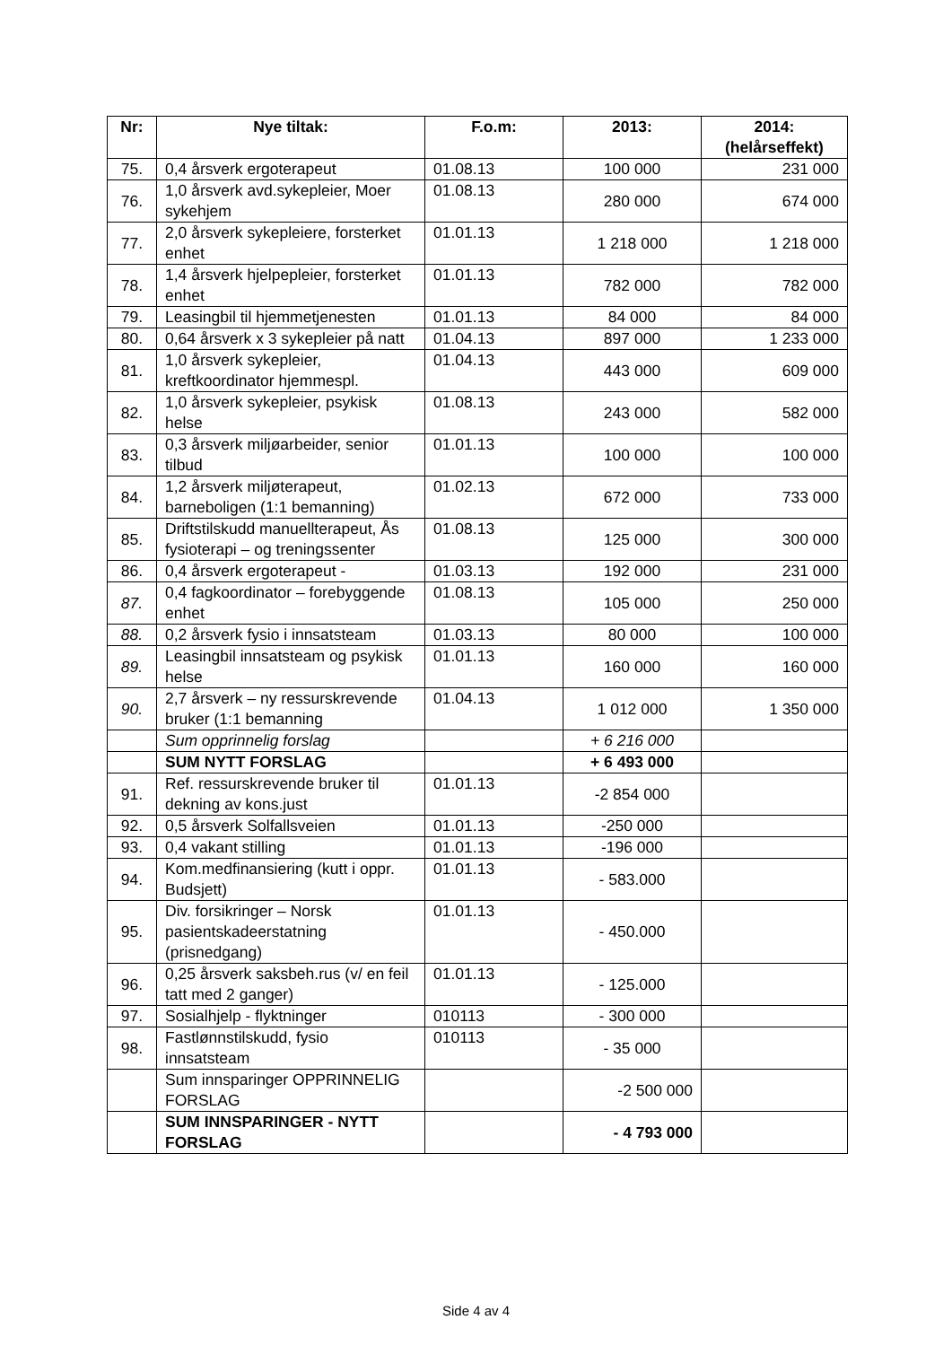| Nr: | Nye tiltak: | F.o.m: | 2013: | 2014: (helårseffekt) |
| --- | --- | --- | --- | --- |
| 75. | 0,4 årsverk ergoterapeut | 01.08.13 | 100 000 | 231 000 |
| 76. | 1,0 årsverk avd.sykepleier, Moer sykehjem | 01.08.13 | 280 000 | 674 000 |
| 77. | 2,0 årsverk sykepleiere, forsterket enhet | 01.01.13 | 1 218 000 | 1 218 000 |
| 78. | 1,4 årsverk hjelpepleier, forsterket enhet | 01.01.13 | 782 000 | 782 000 |
| 79. | Leasingbil til hjemmetjenesten | 01.01.13 | 84 000 | 84 000 |
| 80. | 0,64 årsverk x 3 sykepleier på natt | 01.04.13 | 897 000 | 1 233 000 |
| 81. | 1,0 årsverk sykepleier, kreftkoordinator hjemmespl. | 01.04.13 | 443 000 | 609 000 |
| 82. | 1,0 årsverk sykepleier, psykisk helse | 01.08.13 | 243 000 | 582 000 |
| 83. | 0,3 årsverk miljøarbeider, senior tilbud | 01.01.13 | 100 000 | 100 000 |
| 84. | 1,2 årsverk miljøterapeut, barneboligen (1:1 bemanning) | 01.02.13 | 672 000 | 733 000 |
| 85. | Driftstilskudd manuellterapeut, Ås fysioterapi – og treningssenter | 01.08.13 | 125 000 | 300 000 |
| 86. | 0,4 årsverk ergoterapeut - | 01.03.13 | 192 000 | 231 000 |
| 87. | 0,4 fagkoordinator – forebyggende enhet | 01.08.13 | 105 000 | 250 000 |
| 88. | 0,2 årsverk fysio i innsatsteam | 01.03.13 | 80 000 | 100 000 |
| 89. | Leasingbil innsatsteam og psykisk helse | 01.01.13 | 160 000 | 160 000 |
| 90. | 2,7 årsverk – ny ressurskrevende bruker (1:1 bemanning | 01.04.13 | 1 012 000 | 1 350 000 |
| | Sum opprinnelig forslag | | + 6 216 000 | |
| | SUM NYTT FORSLAG | | + 6 493 000 | |
| 91. | Ref. ressurskrevende bruker til dekning av kons.just | 01.01.13 | -2 854 000 | |
| 92. | 0,5 årsverk Solfallsveien | 01.01.13 | -250 000 | |
| 93. | 0,4 vakant stilling | 01.01.13 | -196 000 | |
| 94. | Kom.medfinansiering (kutt i oppr. Budsjett) | 01.01.13 | - 583.000 | |
| 95. | Div. forsikringer – Norsk pasientskadeerstatning (prisnedgang) | 01.01.13 | - 450.000 | |
| 96. | 0,25 årsverk saksbeh.rus (v/ en feil tatt med 2 ganger) | 01.01.13 | - 125.000 | |
| 97. | Sosialhjelp - flyktninger | 010113 | - 300 000 | |
| 98. | Fastlønnstilskudd, fysio innsatsteam | 010113 | - 35 000 | |
| | Sum innsparinger OPPRINNELIG FORSLAG | | -2 500 000 | |
| | SUM INNSPARINGER - NYTT FORSLAG | | - 4 793 000 | |
Side 4 av 4